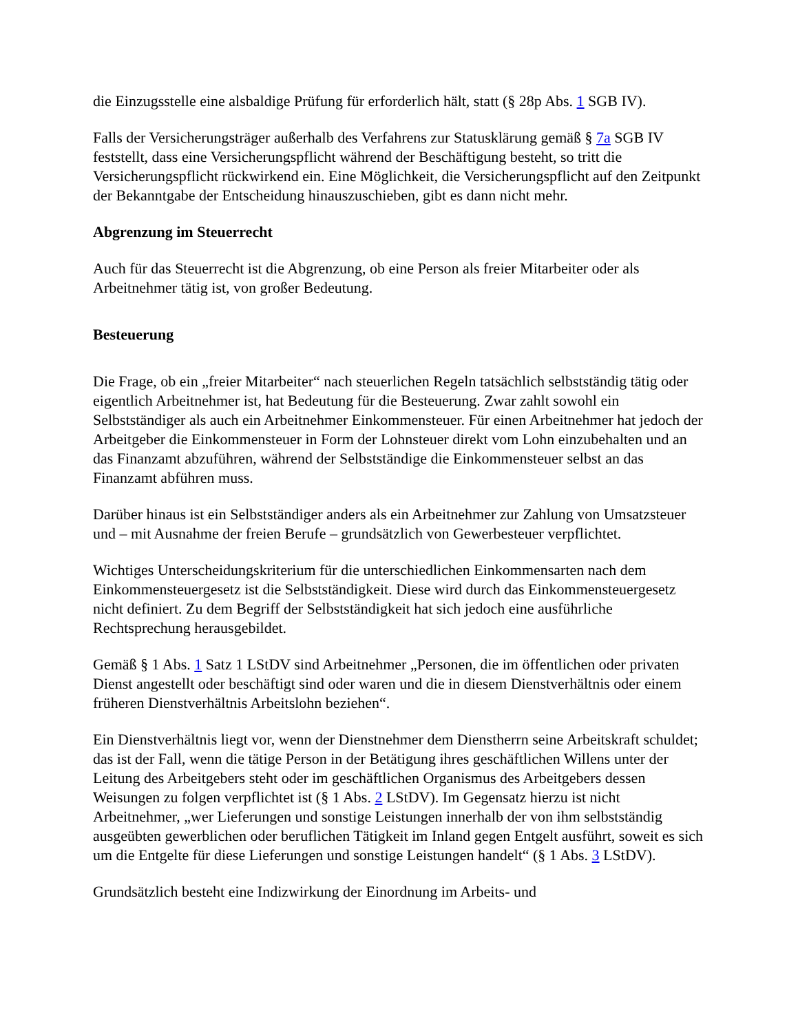die Einzugsstelle eine alsbaldige Prüfung für erforderlich hält, statt (§ 28p Abs. 1 SGB IV).
Falls der Versicherungsträger außerhalb des Verfahrens zur Statusklärung gemäß § 7a SGB IV feststellt, dass eine Versicherungspflicht während der Beschäftigung besteht, so tritt die Versicherungspflicht rückwirkend ein. Eine Möglichkeit, die Versicherungspflicht auf den Zeitpunkt der Bekanntgabe der Entscheidung hinauszuschieben, gibt es dann nicht mehr.
Abgrenzung im Steuerrecht
Auch für das Steuerrecht ist die Abgrenzung, ob eine Person als freier Mitarbeiter oder als Arbeitnehmer tätig ist, von großer Bedeutung.
Besteuerung
Die Frage, ob ein „freier Mitarbeiter“ nach steuerlichen Regeln tatsächlich selbstständig tätig oder eigentlich Arbeitnehmer ist, hat Bedeutung für die Besteuerung. Zwar zahlt sowohl ein Selbstständiger als auch ein Arbeitnehmer Einkommensteuer. Für einen Arbeitnehmer hat jedoch der Arbeitgeber die Einkommensteuer in Form der Lohnsteuer direkt vom Lohn einzubehalten und an das Finanzamt abzuführen, während der Selbstständige die Einkommensteuer selbst an das Finanzamt abführen muss.
Darüber hinaus ist ein Selbstständiger anders als ein Arbeitnehmer zur Zahlung von Umsatzsteuer und – mit Ausnahme der freien Berufe – grundsätzlich von Gewerbesteuer verpflichtet.
Wichtiges Unterscheidungskriterium für die unterschiedlichen Einkommensarten nach dem Einkommensteuergesetz ist die Selbstständigkeit. Diese wird durch das Einkommensteuergesetz nicht definiert. Zu dem Begriff der Selbstständigkeit hat sich jedoch eine ausführliche Rechtsprechung herausgebildet.
Gemäß § 1 Abs. 1 Satz 1 LStDV sind Arbeitnehmer „Personen, die im öffentlichen oder privaten Dienst angestellt oder beschäftigt sind oder waren und die in diesem Dienstverhältnis oder einem früheren Dienstverhältnis Arbeitslohn beziehen“.
Ein Dienstverhältnis liegt vor, wenn der Dienstnehmer dem Dienstherrn seine Arbeitskraft schuldet; das ist der Fall, wenn die tätige Person in der Betätigung ihres geschäftlichen Willens unter der Leitung des Arbeitgebers steht oder im geschäftlichen Organismus des Arbeitgebers dessen Weisungen zu folgen verpflichtet ist (§ 1 Abs. 2 LStDV). Im Gegensatz hierzu ist nicht Arbeitnehmer, „wer Lieferungen und sonstige Leistungen innerhalb der von ihm selbstständig ausgeübten gewerblichen oder beruflichen Tätigkeit im Inland gegen Entgelt ausführt, soweit es sich um die Entgelte für diese Lieferungen und sonstige Leistungen handelt“ (§ 1 Abs. 3 LStDV).
Grundsätzlich besteht eine Indizwirkung der Einordnung im Arbeits- und